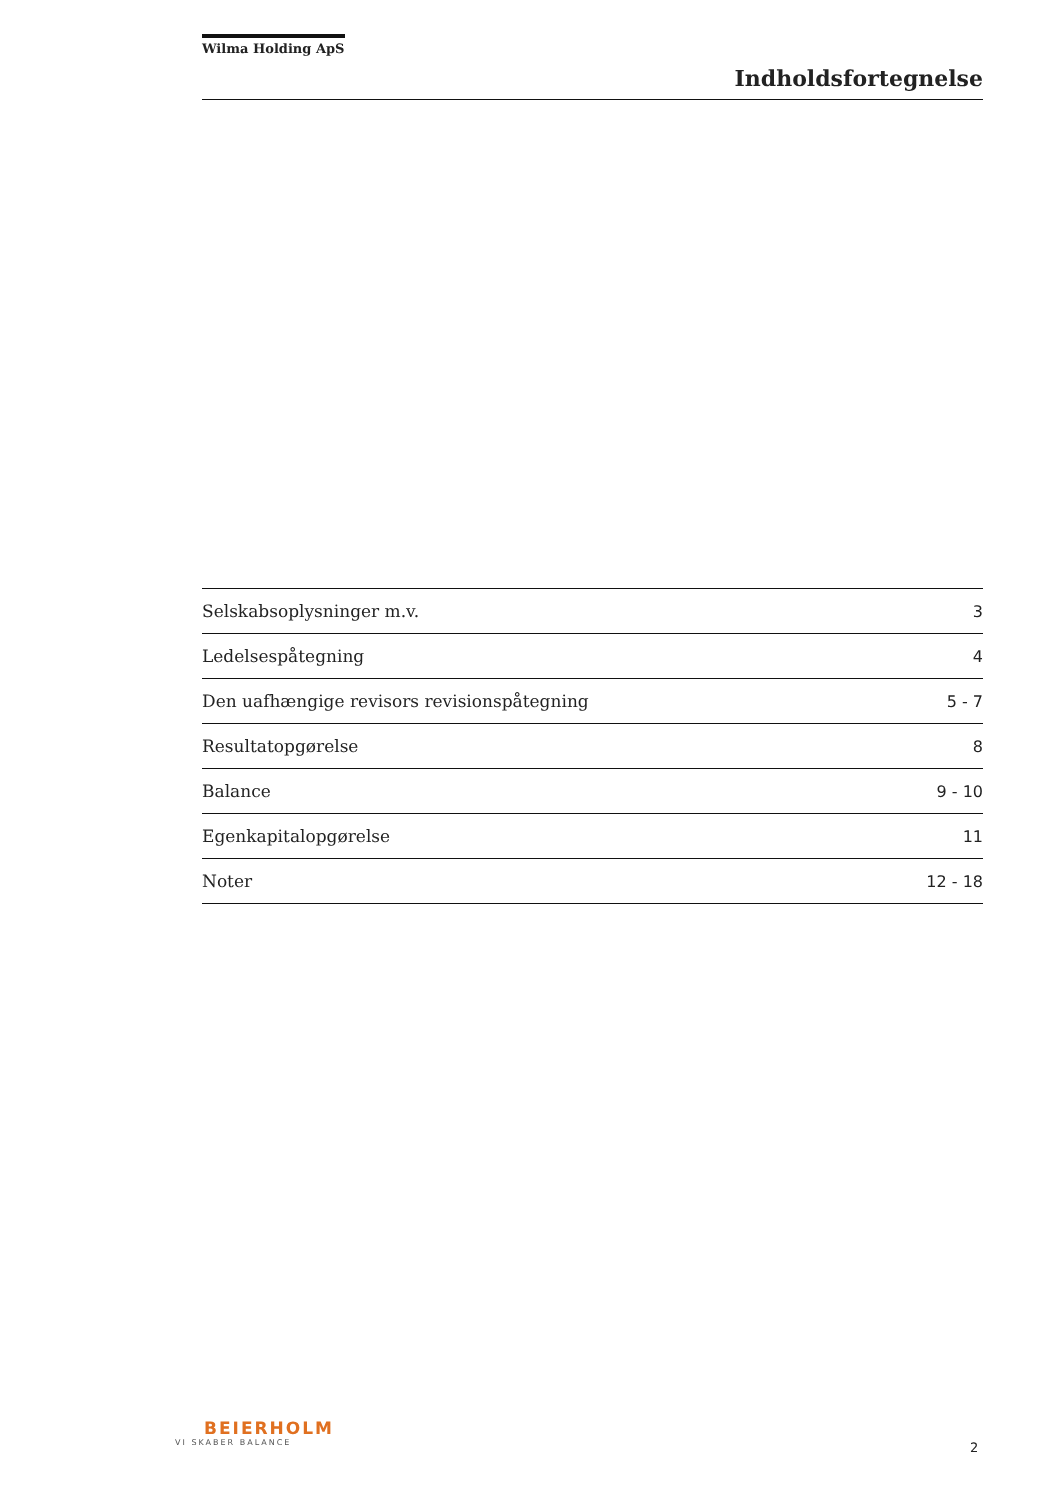Wilma Holding ApS
Indholdsfortegnelse
| Selskabsoplysninger m.v. | 3 |
| Ledelsespåtegning | 4 |
| Den uafhængige revisors revisionspåtegning | 5 - 7 |
| Resultatopgørelse | 8 |
| Balance | 9 - 10 |
| Egenkapitalopgørelse | 11 |
| Noter | 12 - 18 |
BEIERHOLM
VI SKABER BALANCE
2